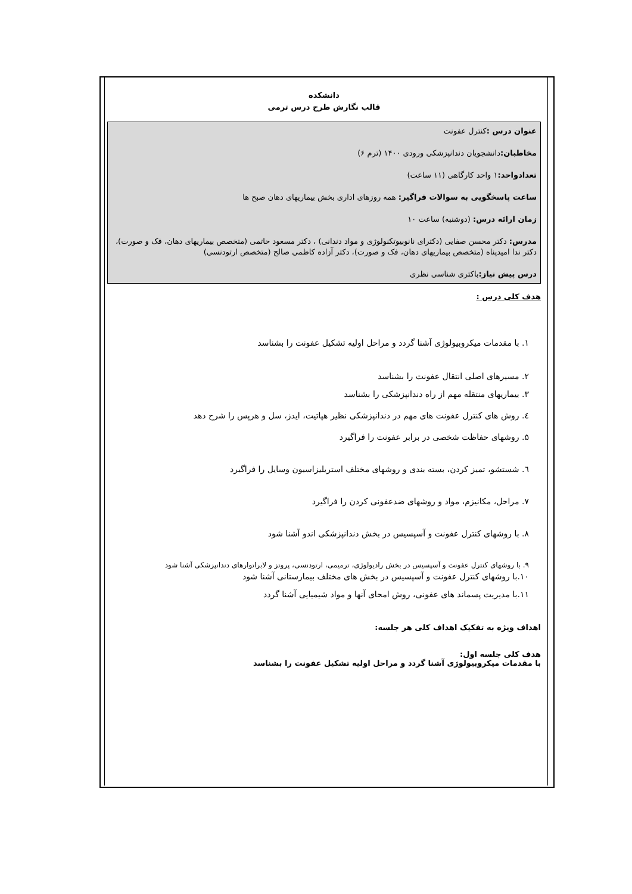دانشکده
قالب نگارش طرح درس ترمی
عنوان درس : کنترل عفونت
مخاطبان: دانشجویان دندانپزشکی ورودی ۱۴۰۰ (ترم ۶)
تعدادواحد: ۱ واحد کارگاهی (۱۱ ساعت)
ساعت پاسخگویی به سوالات فراگیر: همه روزهای اداری بخش بیماریهای دهان صبح ها
زمان ارائه درس: (دوشنبه) ساعت ۱۰
مدرس: دکتر محسن صفایی (دکترای نانوبیوتکنولوژی و مواد دندانی) ، دکتر مسعود حاتمی (متخصص بیماریهای دهان، فک و صورت)، دکتر ندا امیدپناه (متخصص بیماریهای دهان، فک و صورت)، دکتر آزاده کاظمی صالح (متخصص ارتودنسی)
درس پیش نیاز: باکتری شناسی نظری
هدف کلی درس :
۱. با مقدمات میکروبیولوژی آشنا گردد و مراحل اولیه تشکیل عفونت را بشناسد
۲. مسیرهای اصلی انتقال عفونت را بشناسد
۳. بیماریهای منتقله مهم از راه دندانپزشکی را بشناسد
٤. روش های کنترل عفونت های مهم در دندانپزشکی نظیر هپاتیت، ایدز، سل و هرپس را شرح دهد
۵. روشهای حفاظت شخصی در برابر عفونت را فراگیرد
٦. شستشو، تمیز کردن، بسته بندی و روشهای مختلف استریلیزاسیون وسایل را فراگیرد
۷. مراحل، مکانیزم، مواد و روشهای ضدعفونی کردن را فراگیرد
۸. با روشهای کنترل عفونت و آسپسیس در بخش دندانپزشکی اندو آشنا شود
۹. با روشهای کنترل عفونت و آسپسیس در بخش رادیولوژی، ترمیمی، ارتودنسی، پروتز و لابراتوارهای دندانپزشکی آشنا شود
۱۰.با روشهای کنترل عفونت و آسپسیس در بخش های مختلف بیمارستانی آشنا شود
۱۱.با مدیریت پسماند های عفونی، روش امحای آنها و مواد شیمیایی آشنا گردد
اهداف ویژه به تفکیک اهداف کلی هر جلسه:
هدف کلی جلسه اول:
با مقدمات میکروبیولوژی آشنا گردد و مراحل اولیه تشکیل عفونت را بشناسد